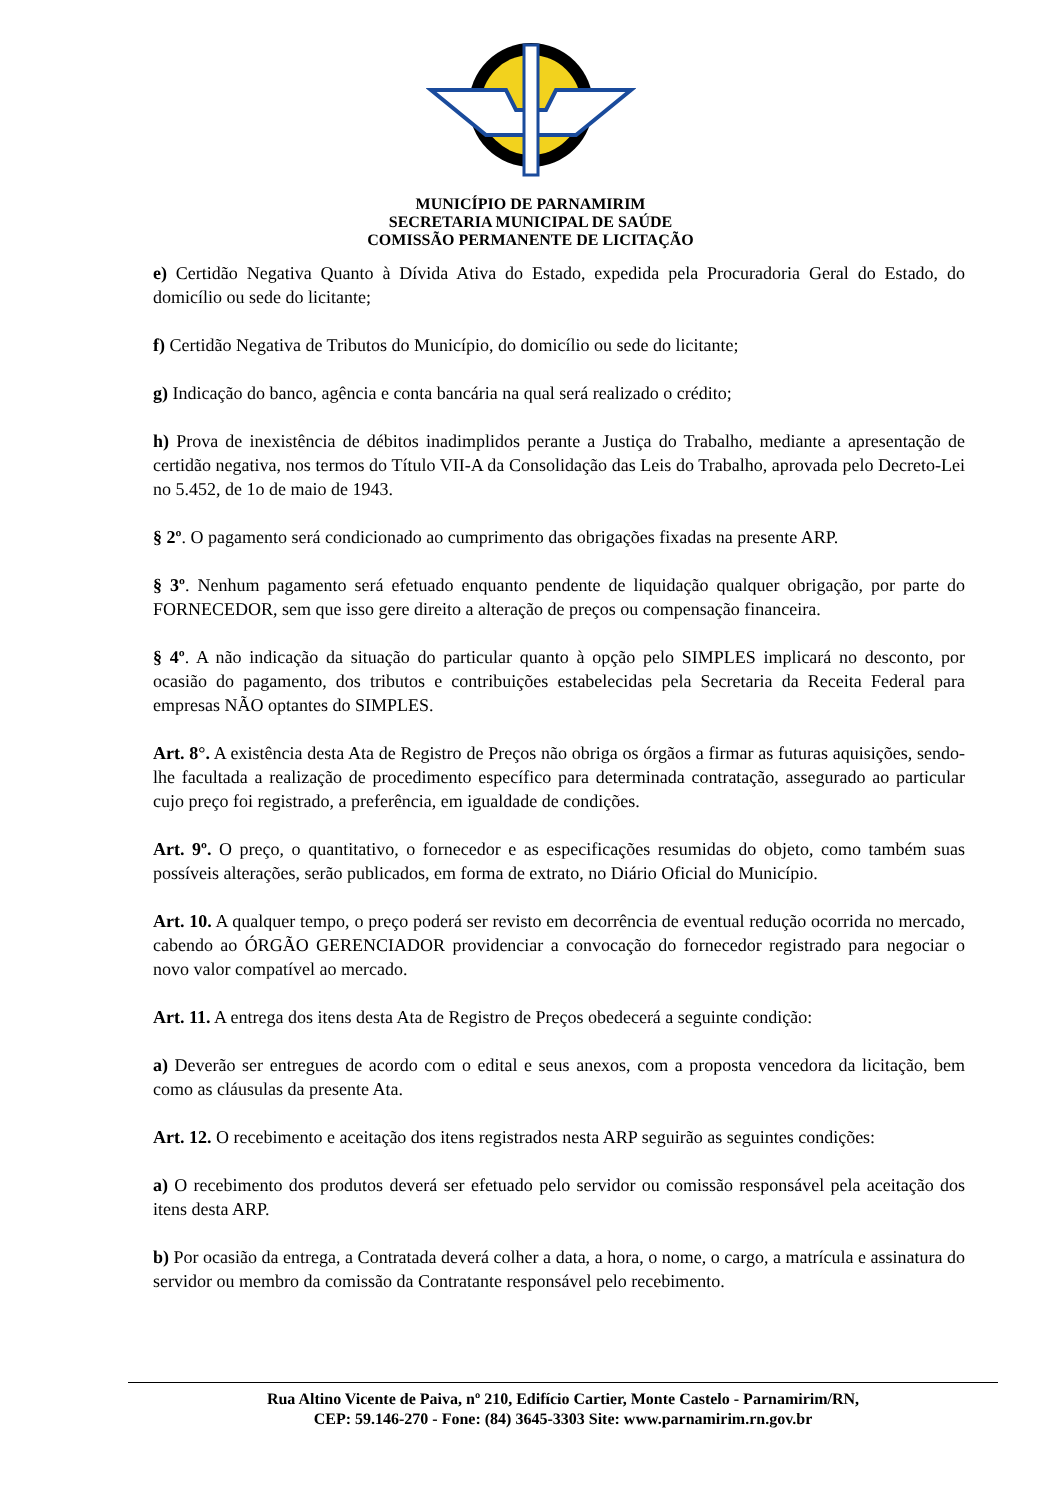MUNICÍPIO DE PARNAMIRIM
SECRETARIA MUNICIPAL DE SAÚDE
COMISSÃO PERMANENTE DE LICITAÇÃO
e) Certidão Negativa Quanto à Dívida Ativa do Estado, expedida pela Procuradoria Geral do Estado, do domicílio ou sede do licitante;
f) Certidão Negativa de Tributos do Município, do domicílio ou sede do licitante;
g) Indicação do banco, agência e conta bancária na qual será realizado o crédito;
h) Prova de inexistência de débitos inadimplidos perante a Justiça do Trabalho, mediante a apresentação de certidão negativa, nos termos do Título VII-A da Consolidação das Leis do Trabalho, aprovada pelo Decreto-Lei no 5.452, de 1o de maio de 1943.
§ 2º. O pagamento será condicionado ao cumprimento das obrigações fixadas na presente ARP.
§ 3º. Nenhum pagamento será efetuado enquanto pendente de liquidação qualquer obrigação, por parte do FORNECEDOR, sem que isso gere direito a alteração de preços ou compensação financeira.
§ 4º. A não indicação da situação do particular quanto à opção pelo SIMPLES implicará no desconto, por ocasião do pagamento, dos tributos e contribuições estabelecidas pela Secretaria da Receita Federal para empresas NÃO optantes do SIMPLES.
Art. 8°. A existência desta Ata de Registro de Preços não obriga os órgãos a firmar as futuras aquisições, sendo-lhe facultada a realização de procedimento específico para determinada contratação, assegurado ao particular cujo preço foi registrado, a preferência, em igualdade de condições.
Art. 9º. O preço, o quantitativo, o fornecedor e as especificações resumidas do objeto, como também suas possíveis alterações, serão publicados, em forma de extrato, no Diário Oficial do Município.
Art. 10. A qualquer tempo, o preço poderá ser revisto em decorrência de eventual redução ocorrida no mercado, cabendo ao ÓRGÃO GERENCIADOR providenciar a convocação do fornecedor registrado para negociar o novo valor compatível ao mercado.
Art. 11. A entrega dos itens desta Ata de Registro de Preços obedecerá a seguinte condição:
a) Deverão ser entregues de acordo com o edital e seus anexos, com a proposta vencedora da licitação, bem como as cláusulas da presente Ata.
Art. 12. O recebimento e aceitação dos itens registrados nesta ARP seguirão as seguintes condições:
a) O recebimento dos produtos deverá ser efetuado pelo servidor ou comissão responsável pela aceitação dos itens desta ARP.
b) Por ocasião da entrega, a Contratada deverá colher a data, a hora, o nome, o cargo, a matrícula e assinatura do servidor ou membro da comissão da Contratante responsável pelo recebimento.
Rua Altino Vicente de Paiva, nº 210, Edifício Cartier, Monte Castelo - Parnamirim/RN,
CEP: 59.146-270 - Fone: (84) 3645-3303 Site: www.parnamirim.rn.gov.br